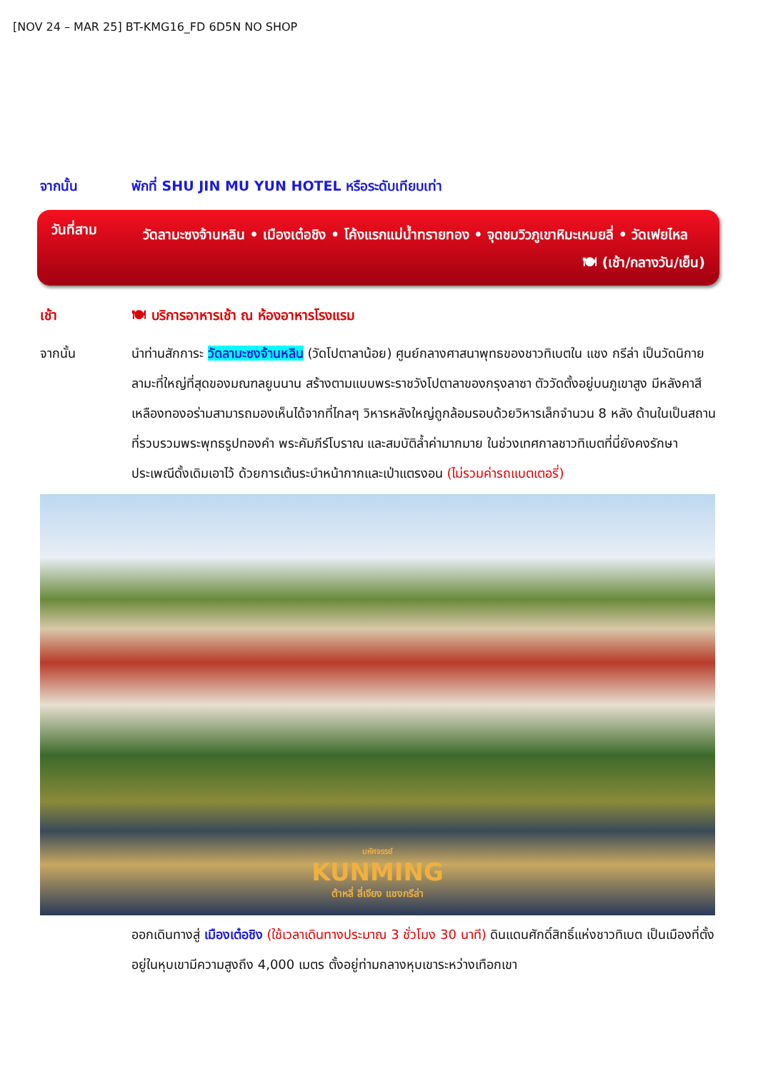[NOV 24 – MAR 25] BT-KMG16_FD 6D5N NO SHOP
จากนั้น พักที่ SHU JIN MU YUN HOTEL หรือระดับเทียบเท่า
วันที่สาม
วัดลามะซงจ้านหลิน • เมืองเต๋อชิง • โค้งแรกแม่น้ำทรายทอง • จุดชมวิวภูเขาหิมะเหมยลี่ • วัดเฟยไหล
🍽 (เช้า/กลางวัน/เย็น)
เช้า 🍽 บริการอาหารเช้า ณ ห้องอาหารโรงแรม
จากนั้น นำท่านสักการะ วัดลามะซงจ้านหลิน (วัดโปตาลาน้อย) ศูนย์กลางศาสนาพุทธของชาวทิเบตใน แชง กรีล่า เป็นวัดนิกายลามะที่ใหญ่ที่สุดของมณฑลยูนนาน สร้างตามแบบพระราชวังโปตาลาของกรุงลาซา ตัววัดตั้งอยู่บนภูเขาสูง มีหลังคาสีเหลืองทองอร่ามสามารถมองเห็นได้จากที่ไกลๆ วิหารหลังใหญ่ถูกล้อมรอบด้วยวิหารเล็กจำนวน 8 หลัง ด้านในเป็นสถานที่รวบรวมพระพุทธรูปทองคำ พระคัมภีร์โบราณ และสมบัติล้ำค่ามากมาย ในช่วงเทศกาลชาวทิเบตที่นี่ยังคงรักษาประเพณีดั้งเดิมเอาไว้ ด้วยการเต้นระบำหน้ากากและเป่าแตรงอน (ไม่รวมค่ารถแบตเตอรี่)
มหัศจรรย์
KUNMING
ต้าหลี่ ลี่เจียง แชงกรีล่า
ออกเดินทางสู่ เมืองเต๋อชิง (ใช้เวลาเดินทางประมาณ 3 ชั่วโมง 30 นาที) ดินแดนศักดิ์สิทธิ์แห่งชาวทิเบต เป็นเมืองที่ตั้งอยู่ในหุบเขามีความสูงถึง 4,000 เมตร ตั้งอยู่ท่ามกลางหุบเขาระหว่างเทือกเขา